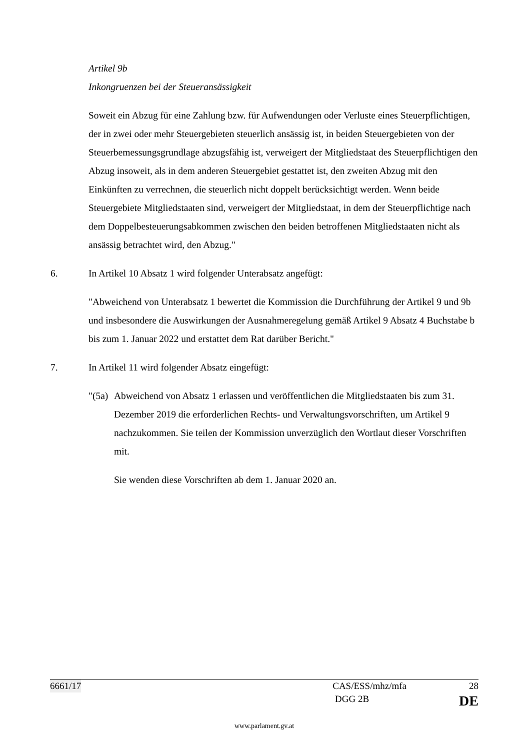Artikel 9b
Inkongruenzen bei der Steueransässigkeit
Soweit ein Abzug für eine Zahlung bzw. für Aufwendungen oder Verluste eines Steuerpflichtigen, der in zwei oder mehr Steuergebieten steuerlich ansässig ist, in beiden Steuergebieten von der Steuerbemessungsgrundlage abzugsfähig ist, verweigert der Mitgliedstaat des Steuerpflichtigen den Abzug insoweit, als in dem anderen Steuergebiet gestattet ist, den zweiten Abzug mit den Einkünften zu verrechnen, die steuerlich nicht doppelt berücksichtigt werden. Wenn beide Steuergebiete Mitgliedstaaten sind, verweigert der Mitgliedstaat, in dem der Steuerpflichtige nach dem Doppelbesteuerungsabkommen zwischen den beiden betroffenen Mitgliedstaaten nicht als ansässig betrachtet wird, den Abzug."
6. In Artikel 10 Absatz 1 wird folgender Unterabsatz angefügt:
"Abweichend von Unterabsatz 1 bewertet die Kommission die Durchführung der Artikel 9 und 9b und insbesondere die Auswirkungen der Ausnahmeregelung gemäß Artikel 9 Absatz 4 Buchstabe b bis zum 1. Januar 2022 und erstattet dem Rat darüber Bericht."
7. In Artikel 11 wird folgender Absatz eingefügt:
"(5a) Abweichend von Absatz 1 erlassen und veröffentlichen die Mitgliedstaaten bis zum 31. Dezember 2019 die erforderlichen Rechts- und Verwaltungsvorschriften, um Artikel 9 nachzukommen. Sie teilen der Kommission unverzüglich den Wortlaut dieser Vorschriften mit.
Sie wenden diese Vorschriften ab dem 1. Januar 2020 an.
6661/17 CAS/ESS/mhz/mfa 28
DGG 2B DE
www.parlament.gv.at